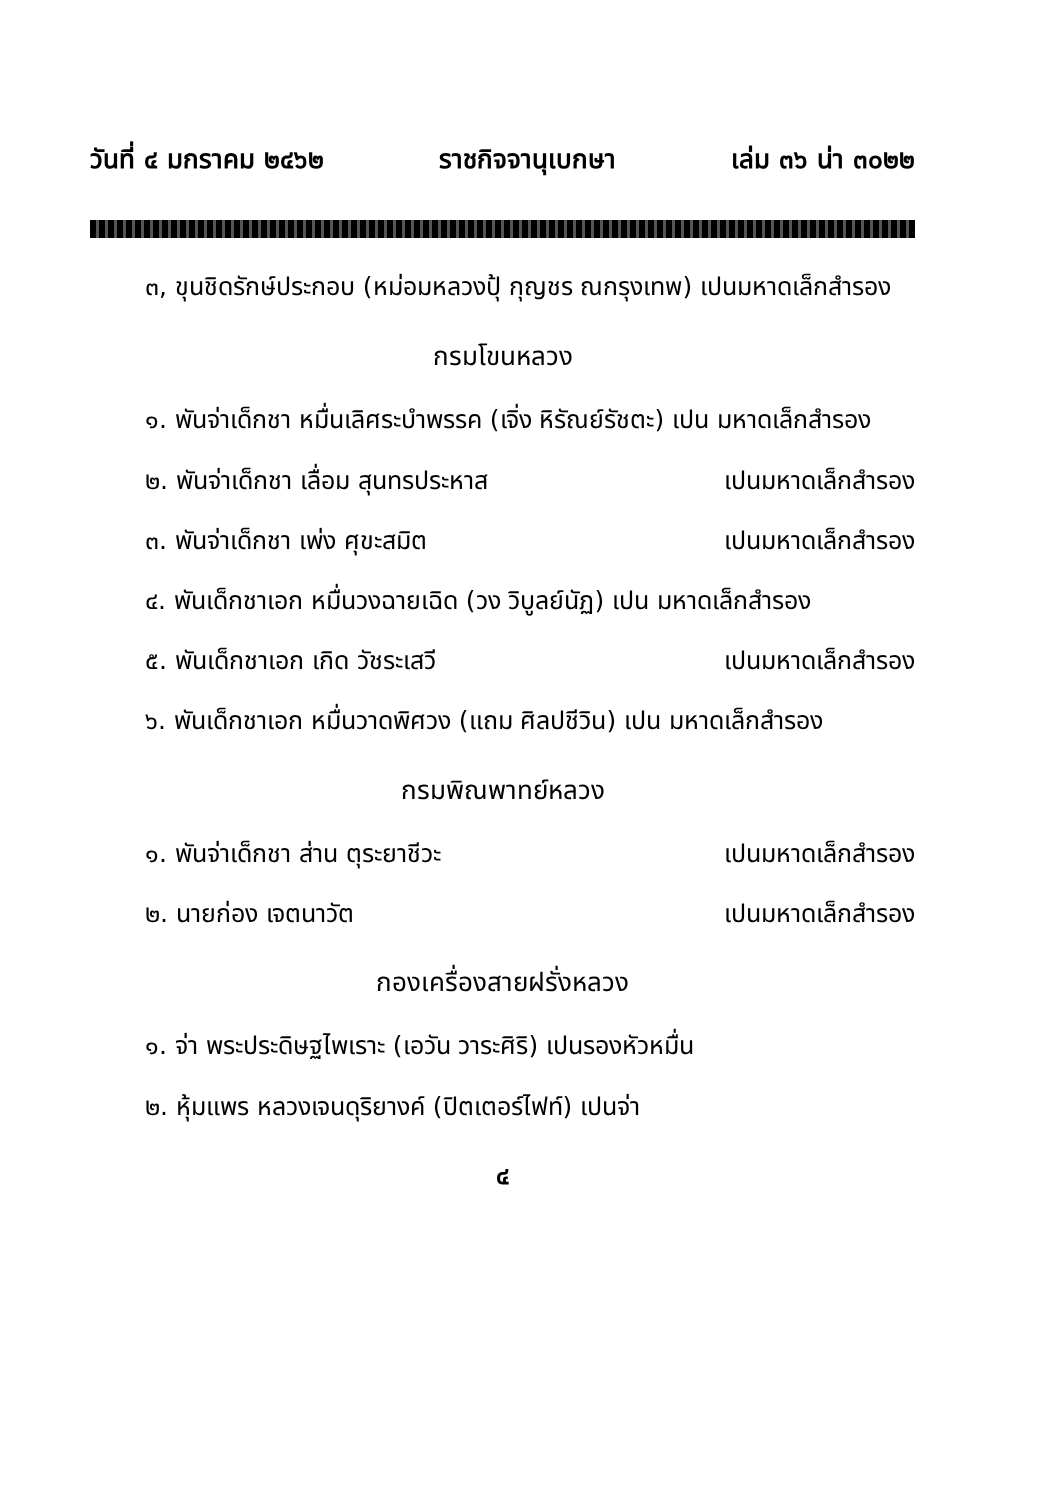วันที่ ๔ มกราคม ๒๔๖๒ ราชกิจจานุเบกษา เล่ม ๓๖ น่า ๓๐๒๒
๓, ขุนชิดรักษ์ประกอบ (หม่อมหลวงปุ้ กุญชร ณกรุงเทพ) เปนมหาดเล็กสำรอง
กรมโขนหลวง
๑. พันจ่าเด็กชา หมื่นเลิศระบำพรรค (เจิ่ง หิรัณย์รัชตะ) เปน มหาดเล็กสำรอง
๒. พันจ่าเด็กชา เลื่อม สุนทรประหาส เปนมหาดเล็กสำรอง
๓. พันจ่าเด็กชา เพ่ง ศุขะสมิต เปนมหาดเล็กสำรอง
๔. พันเด็กชาเอก หมื่นวงฉายเฉิด (วง วิบูลย์นัฏ) เปน มหาดเล็กสำรอง
๕. พันเด็กชาเอก เกิด วัชระเสวี เปนมหาดเล็กสำรอง
๖. พันเด็กชาเอก หมื่นวาดพิศวง (แถม ศิลปชีวิน) เปน มหาดเล็กสำรอง
กรมพิณพาทย์หลวง
๑. พันจ่าเด็กชา ส่าน ตุระยาชีวะ เปนมหาดเล็กสำรอง
๒. นายก่อง เจตนาวัต เปนมหาดเล็กสำรอง
กองเครื่องสายฝรั่งหลวง
๑. จ่า พระประดิษฐไพเราะ (เอวัน วาระศิริ) เปนรองหัวหมื่น
๒. หุ้มแพร หลวงเจนดุริยางค์ (ปิตเตอร์ไฟท์) เปนจ่า
๔